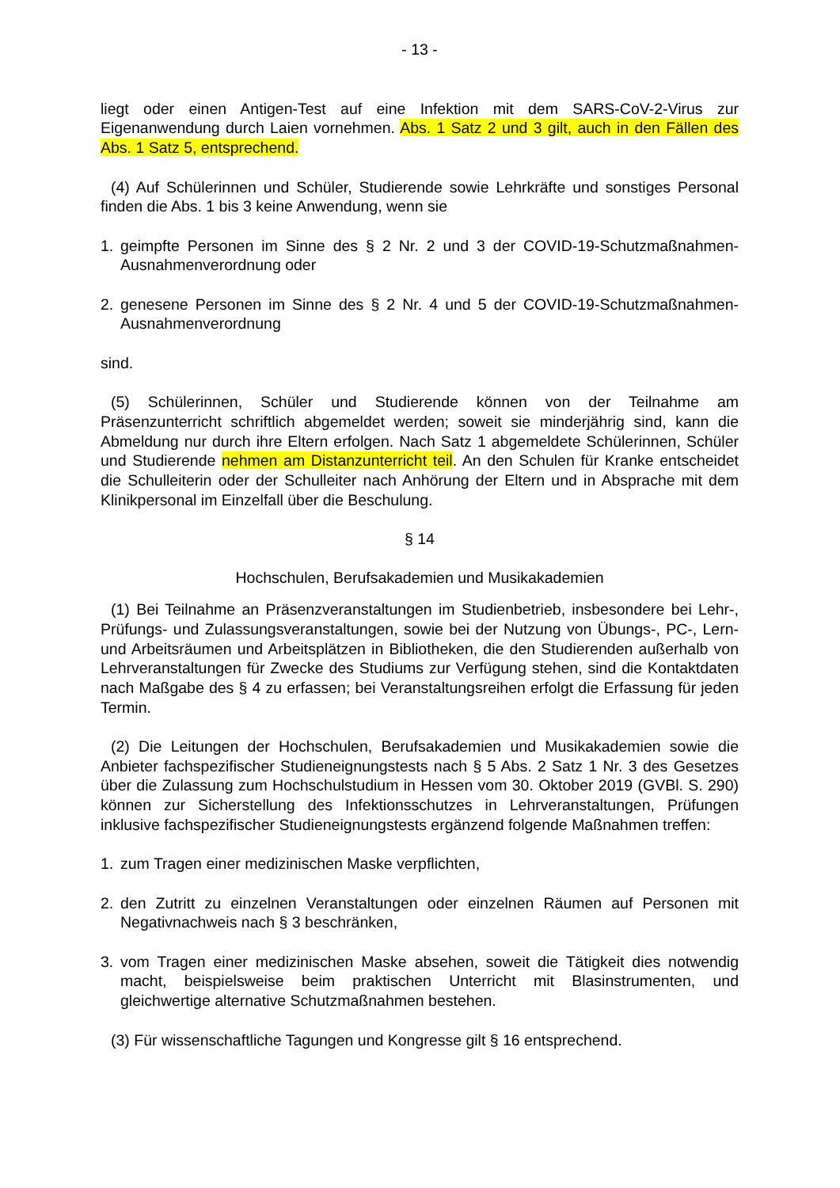- 13 -
liegt oder einen Antigen-Test auf eine Infektion mit dem SARS-CoV-2-Virus zur Eigenanwendung durch Laien vornehmen. Abs. 1 Satz 2 und 3 gilt, auch in den Fällen des Abs. 1 Satz 5, entsprechend.
(4) Auf Schülerinnen und Schüler, Studierende sowie Lehrkräfte und sonstiges Personal finden die Abs. 1 bis 3 keine Anwendung, wenn sie
1. geimpfte Personen im Sinne des § 2 Nr. 2 und 3 der COVID-19-Schutzmaßnahmen-Ausnahmenverordnung oder
2. genesene Personen im Sinne des § 2 Nr. 4 und 5 der COVID-19-Schutzmaßnahmen-Ausnahmenverordnung
sind.
(5) Schülerinnen, Schüler und Studierende können von der Teilnahme am Präsenzunterricht schriftlich abgemeldet werden; soweit sie minderjährig sind, kann die Abmeldung nur durch ihre Eltern erfolgen. Nach Satz 1 abgemeldete Schülerinnen, Schüler und Studierende nehmen am Distanzunterricht teil. An den Schulen für Kranke entscheidet die Schulleiterin oder der Schulleiter nach Anhörung der Eltern und in Absprache mit dem Klinikpersonal im Einzelfall über die Beschulung.
§ 14
Hochschulen, Berufsakademien und Musikakademien
(1) Bei Teilnahme an Präsenzveranstaltungen im Studienbetrieb, insbesondere bei Lehr-, Prüfungs- und Zulassungsveranstaltungen, sowie bei der Nutzung von Übungs-, PC-, Lern- und Arbeitsräumen und Arbeitsplätzen in Bibliotheken, die den Studierenden außerhalb von Lehrveranstaltungen für Zwecke des Studiums zur Verfügung stehen, sind die Kontaktdaten nach Maßgabe des § 4 zu erfassen; bei Veranstaltungsreihen erfolgt die Erfassung für jeden Termin.
(2) Die Leitungen der Hochschulen, Berufsakademien und Musikakademien sowie die Anbieter fachspezifischer Studieneignungstests nach § 5 Abs. 2 Satz 1 Nr. 3 des Gesetzes über die Zulassung zum Hochschulstudium in Hessen vom 30. Oktober 2019 (GVBl. S. 290) können zur Sicherstellung des Infektionsschutzes in Lehrveranstaltungen, Prüfungen inklusive fachspezifischer Studieneignungstests ergänzend folgende Maßnahmen treffen:
1. zum Tragen einer medizinischen Maske verpflichten,
2. den Zutritt zu einzelnen Veranstaltungen oder einzelnen Räumen auf Personen mit Negativnachweis nach § 3 beschränken,
3. vom Tragen einer medizinischen Maske absehen, soweit die Tätigkeit dies notwendig macht, beispielsweise beim praktischen Unterricht mit Blasinstrumenten, und gleichwertige alternative Schutzmaßnahmen bestehen.
(3) Für wissenschaftliche Tagungen und Kongresse gilt § 16 entsprechend.